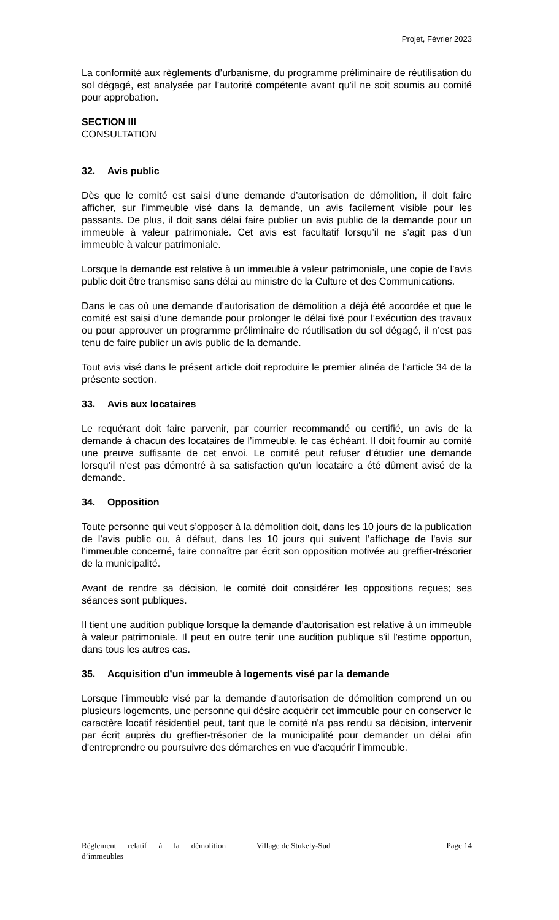Projet, Février 2023
La conformité aux règlements d’urbanisme, du programme préliminaire de réutilisation du sol dégagé, est analysée par l’autorité compétente avant qu’il ne soit soumis au comité pour approbation.
SECTION III
CONSULTATION
32. Avis public
Dès que le comité est saisi d'une demande d’autorisation de démolition, il doit faire afficher, sur l'immeuble visé dans la demande, un avis facilement visible pour les passants. De plus, il doit sans délai faire publier un avis public de la demande pour un immeuble à valeur patrimoniale. Cet avis est facultatif lorsqu’il ne s’agit pas d’un immeuble à valeur patrimoniale.
Lorsque la demande est relative à un immeuble à valeur patrimoniale, une copie de l’avis public doit être transmise sans délai au ministre de la Culture et des Communications.
Dans le cas où une demande d’autorisation de démolition a déjà été accordée et que le comité est saisi d’une demande pour prolonger le délai fixé pour l’exécution des travaux ou pour approuver un programme préliminaire de réutilisation du sol dégagé, il n’est pas tenu de faire publier un avis public de la demande.
Tout avis visé dans le présent article doit reproduire le premier alinéa de l’article 34 de la présente section.
33. Avis aux locataires
Le requérant doit faire parvenir, par courrier recommandé ou certifié, un avis de la demande à chacun des locataires de l’immeuble, le cas échéant. Il doit fournir au comité une preuve suffisante de cet envoi. Le comité peut refuser d’étudier une demande lorsqu’il n’est pas démontré à sa satisfaction qu’un locataire a été dûment avisé de la demande.
34. Opposition
Toute personne qui veut s’opposer à la démolition doit, dans les 10 jours de la publication de l’avis public ou, à défaut, dans les 10 jours qui suivent l’affichage de l'avis sur l'immeuble concerné, faire connaître par écrit son opposition motivée au greffier-trésorier de la municipalité.
Avant de rendre sa décision, le comité doit considérer les oppositions reçues; ses séances sont publiques.
Il tient une audition publique lorsque la demande d’autorisation est relative à un immeuble à valeur patrimoniale. Il peut en outre tenir une audition publique s'il l'estime opportun, dans tous les autres cas.
35. Acquisition d’un immeuble à logements visé par la demande
Lorsque l’immeuble visé par la demande d'autorisation de démolition comprend un ou plusieurs logements, une personne qui désire acquérir cet immeuble pour en conserver le caractère locatif résidentiel peut, tant que le comité n'a pas rendu sa décision, intervenir par écrit auprès du greffier-trésorier de la municipalité pour demander un délai afin d'entreprendre ou poursuivre des démarches en vue d'acquérir l’immeuble.
Règlement relatif à la démolition d’immeubles
Village de Stukely-Sud Page 14